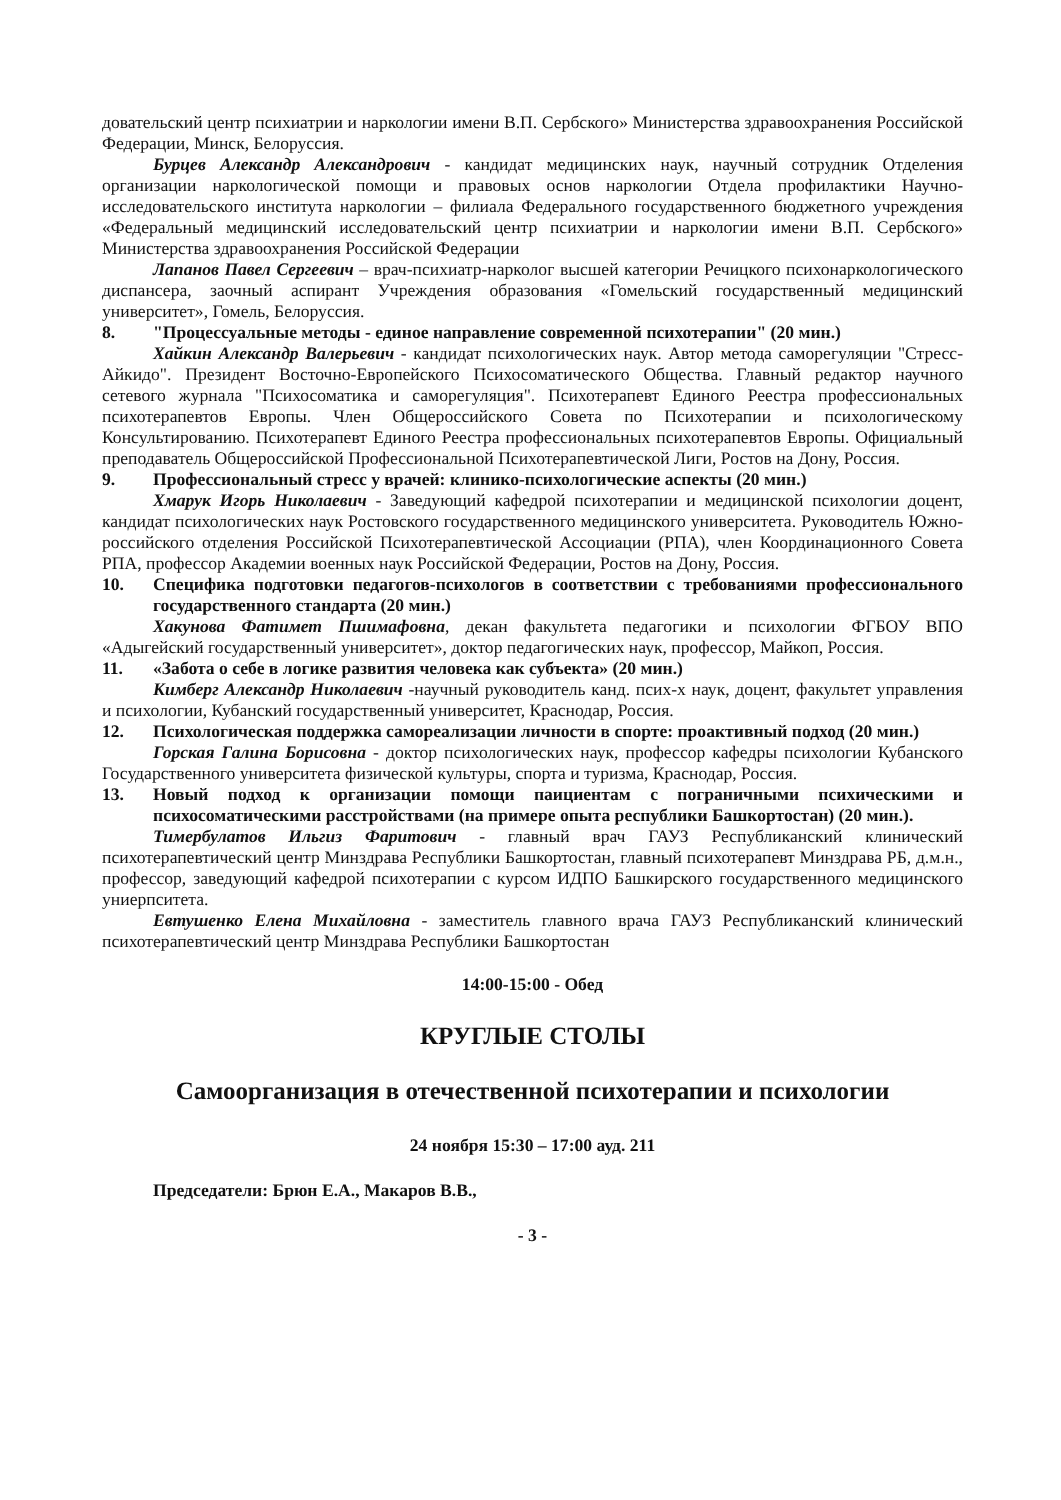довательский центр психиатрии и наркологии имени В.П. Сербского» Министерства здравоохранения Российской Федерации, Минск, Белоруссия.
Бурцев Александр Александрович - кандидат медицинских наук, научный сотрудник Отделения организации наркологической помощи и правовых основ наркологии Отдела профилактики Научно-исследовательского института наркологии – филиала Федерального государственного бюджетного учреждения «Федеральный медицинский исследовательский центр психиатрии и наркологии имени В.П. Сербского» Министерства здравоохранения Российской Федерации
Лапанов Павел Сергеевич – врач-психиатр-нарколог высшей категории Речицкого психонаркологического диспансера, заочный аспирант Учреждения образования «Гомельский государственный медицинский университет», Гомель, Белоруссия.
8. "Процессуальные методы - единое направление современной психотерапии" (20 мин.)
Хайкин Александр Валерьевич - кандидат психологических наук. Автор метода саморегуляции "Стресс-Айкидо". Президент Восточно-Европейского Психосоматического Общества. Главный редактор научного сетевого журнала "Психосоматика и саморегуляция". Психотерапевт Единого Реестра профессиональных психотерапевтов Европы. Член Общероссийского Совета по Психотерапии и психологическому Консультированию. Психотерапевт Единого Реестра профессиональных психотерапевтов Европы. Официальный преподаватель Общероссийской Профессиональной Психотерапевтической Лиги, Ростов на Дону, Россия.
9. Профессиональный стресс у врачей: клинико-психологические аспекты (20 мин.)
Хмарук Игорь Николаевич - Заведующий кафедрой психотерапии и медицинской психологии доцент, кандидат психологических наук Ростовского государственного медицинского университета. Руководитель Южно-российского отделения Российской Психотерапевтической Ассоциации (РПА), член Координационного Совета РПА, профессор Академии военных наук Российской Федерации, Ростов на Дону, Россия.
10. Специфика подготовки педагогов-психологов в соответствии с требованиями профессионального государственного стандарта (20 мин.)
Хакунова Фатимет Пшимафовна, декан факультета педагогики и психологии ФГБОУ ВПО «Адыгейский государственный университет», доктор педагогических наук, профессор, Майкоп, Россия.
11. «Забота о себе в логике развития человека как субъекта» (20 мин.)
Кимберг Александр Николаевич -научный руководитель канд. псих-х наук, доцент, факультет управления и психологии, Кубанский государственный университет, Краснодар, Россия.
12. Психологическая поддержка самореализации личности в спорте: проактивный подход (20 мин.)
Горская Галина Борисовна - доктор психологических наук, профессор кафедры психологии Кубанского Государственного университета физической культуры, спорта и туризма, Краснодар, Россия.
13. Новый подход к организации помощи паициентам с пограничными психическими и психосоматическими расстройствами (на примере опыта республики Башкортостан) (20 мин.).
Тимербулатов Ильгиз Фаритович - главный врач ГАУЗ Республиканский клинический психотерапевтический центр Минздрава Республики Башкортостан, главный психотерапевт Минздрава РБ, д.м.н., профессор, заведующий кафедрой психотерапии с курсом ИДПО Башкирского государственного медицинского униерпситета.
Евтушенко Елена Михайловна - заместитель главного врача ГАУЗ Республиканский клинический психотерапевтический центр Минздрава Республики Башкортостан
14:00-15:00 - Обед
КРУГЛЫЕ СТОЛЫ
Самоорганизация в отечественной психотерапии и психологии
24 ноября 15:30 – 17:00 ауд. 211
Председатели: Брюн Е.А., Макаров В.В.,
- 3 -